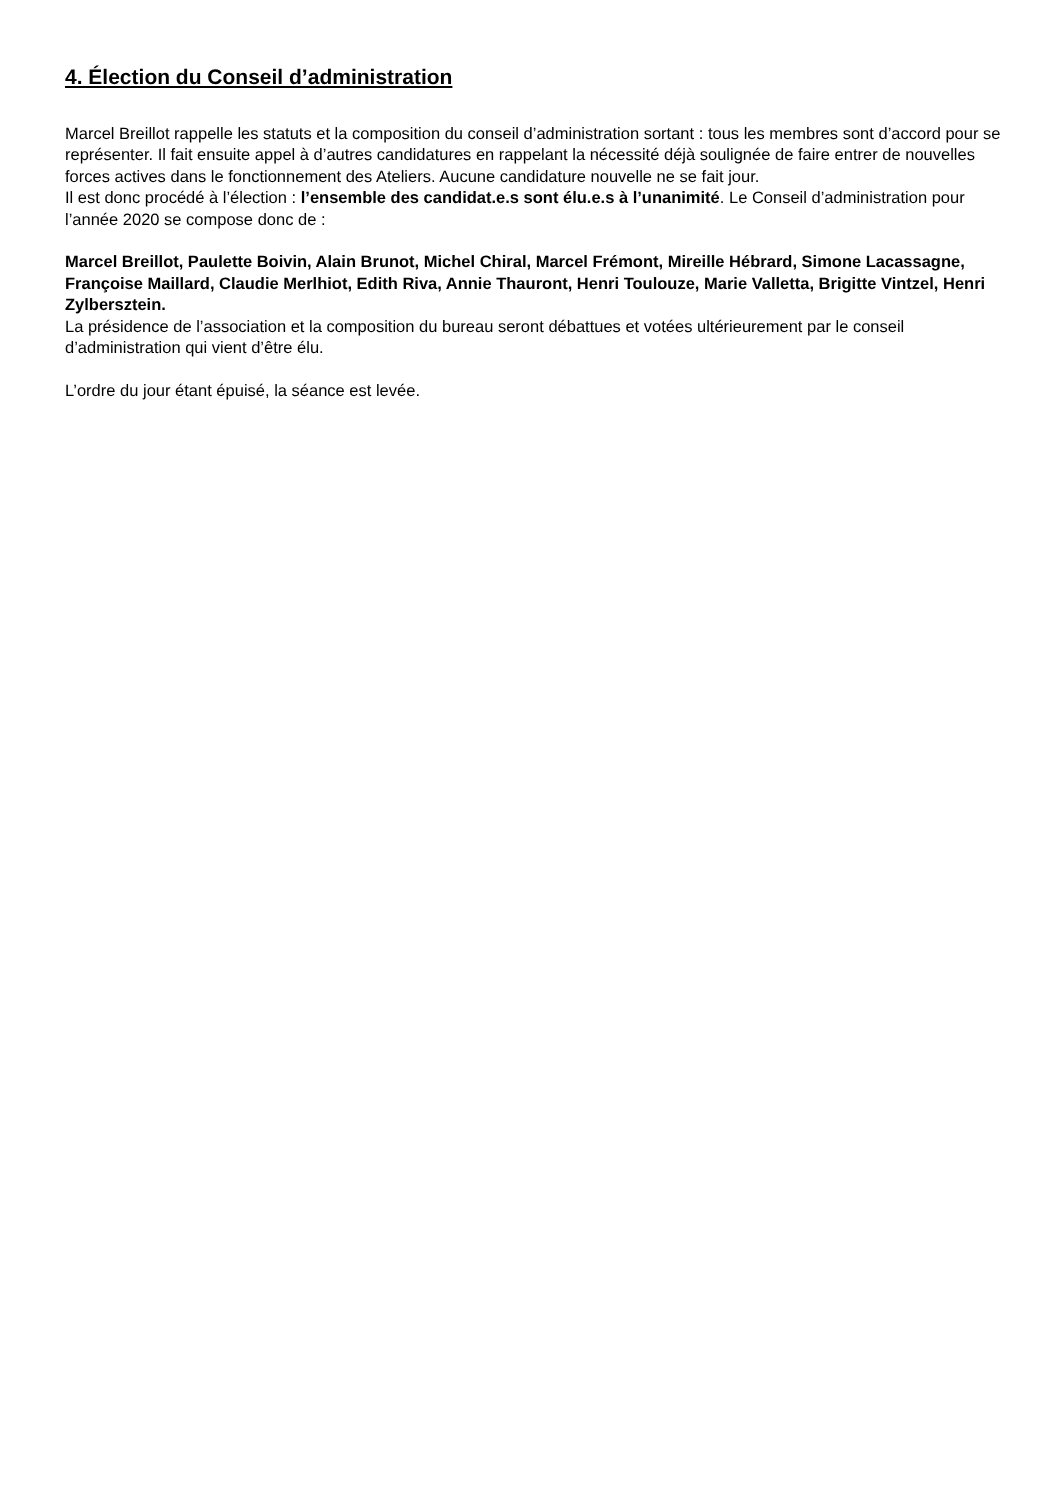4. Élection du Conseil d’administration
Marcel Breillot rappelle les statuts et la composition du conseil d’administration sortant : tous les membres sont d’accord pour se représenter. Il fait ensuite appel à d’autres candidatures en rappelant la nécessité déjà soulignée de faire entrer de nouvelles forces actives dans le fonctionnement des Ateliers. Aucune candidature nouvelle ne se fait jour.
Il est donc procédé à l’élection : l’ensemble des candidat.e.s sont élu.e.s à l’unanimité. Le Conseil d’administration pour l’année 2020 se compose donc de :
Marcel Breillot, Paulette Boivin, Alain Brunot, Michel Chiral, Marcel Frémont, Mireille Hébrard, Simone Lacassagne, Françoise Maillard, Claudie Merlhiot, Edith Riva, Annie Thauront, Henri Toulouze, Marie Valletta, Brigitte Vintzel, Henri Zylbersztein.
La présidence de l’association et la composition du bureau seront débattues et votées ultérieurement par le conseil d’administration qui vient d’être élu.
L’ordre du jour étant épuisé, la séance est levée.